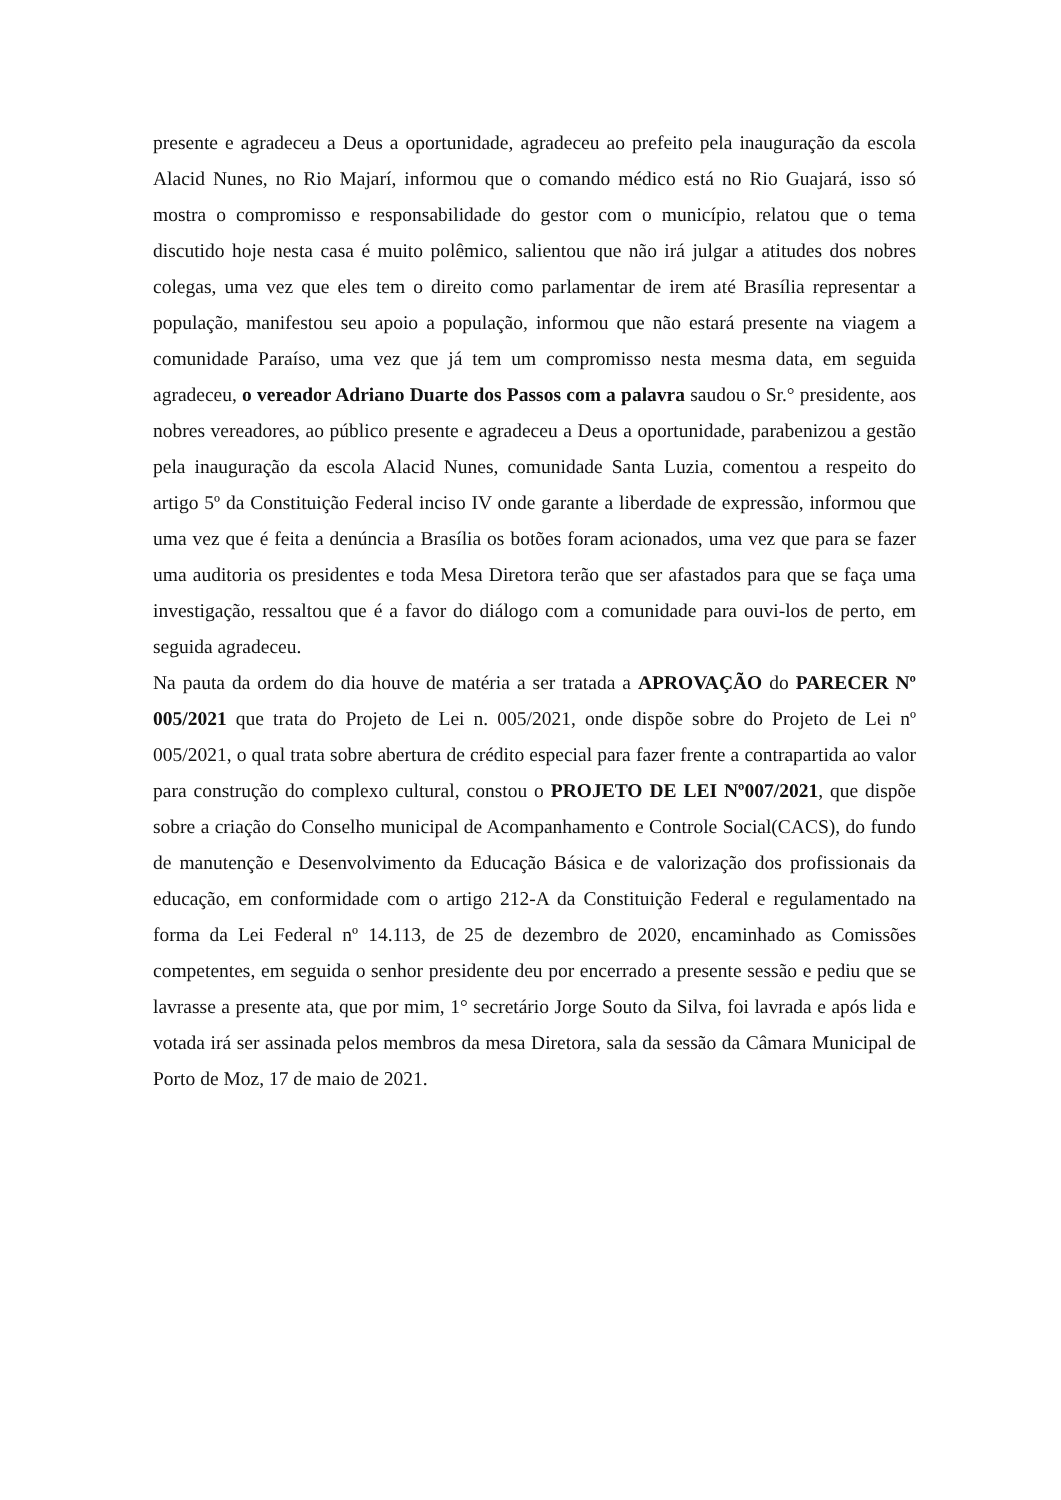presente e agradeceu a Deus a oportunidade, agradeceu ao prefeito pela inauguração da escola Alacid Nunes, no Rio Majarí, informou que o comando médico está no Rio Guajará, isso só mostra o compromisso e responsabilidade do gestor com o município, relatou que o tema discutido hoje nesta casa é muito polêmico, salientou que não irá julgar a atitudes dos nobres colegas, uma vez que eles tem o direito como parlamentar de irem até Brasília representar a população, manifestou seu apoio a população, informou que não estará presente na viagem a comunidade Paraíso, uma vez que já tem um compromisso nesta mesma data, em seguida agradeceu, o vereador Adriano Duarte dos Passos com a palavra saudou o Sr.° presidente, aos nobres vereadores, ao público presente e agradeceu a Deus a oportunidade, parabenizou a gestão pela inauguração da escola Alacid Nunes, comunidade Santa Luzia, comentou a respeito do artigo 5º da Constituição Federal inciso IV onde garante a liberdade de expressão, informou que uma vez que é feita a denúncia a Brasília os botões foram acionados, uma vez que para se fazer uma auditoria os presidentes e toda Mesa Diretora terão que ser afastados para que se faça uma investigação, ressaltou que é a favor do diálogo com a comunidade para ouvi-los de perto, em seguida agradeceu.
Na pauta da ordem do dia houve de matéria a ser tratada a APROVAÇÃO do PARECER Nº 005/2021 que trata do Projeto de Lei n. 005/2021, onde dispõe sobre do Projeto de Lei nº 005/2021, o qual trata sobre abertura de crédito especial para fazer frente a contrapartida ao valor para construção do complexo cultural, constou o PROJETO DE LEI Nº007/2021, que dispõe sobre a criação do Conselho municipal de Acompanhamento e Controle Social(CACS), do fundo de manutenção e Desenvolvimento da Educação Básica e de valorização dos profissionais da educação, em conformidade com o artigo 212-A da Constituição Federal e regulamentado na forma da Lei Federal nº 14.113, de 25 de dezembro de 2020, encaminhado as Comissões competentes, em seguida o senhor presidente deu por encerrado a presente sessão e pediu que se lavrasse a presente ata, que por mim, 1° secretário Jorge Souto da Silva, foi lavrada e após lida e votada irá ser assinada pelos membros da mesa Diretora, sala da sessão da Câmara Municipal de Porto de Moz, 17 de maio de 2021.